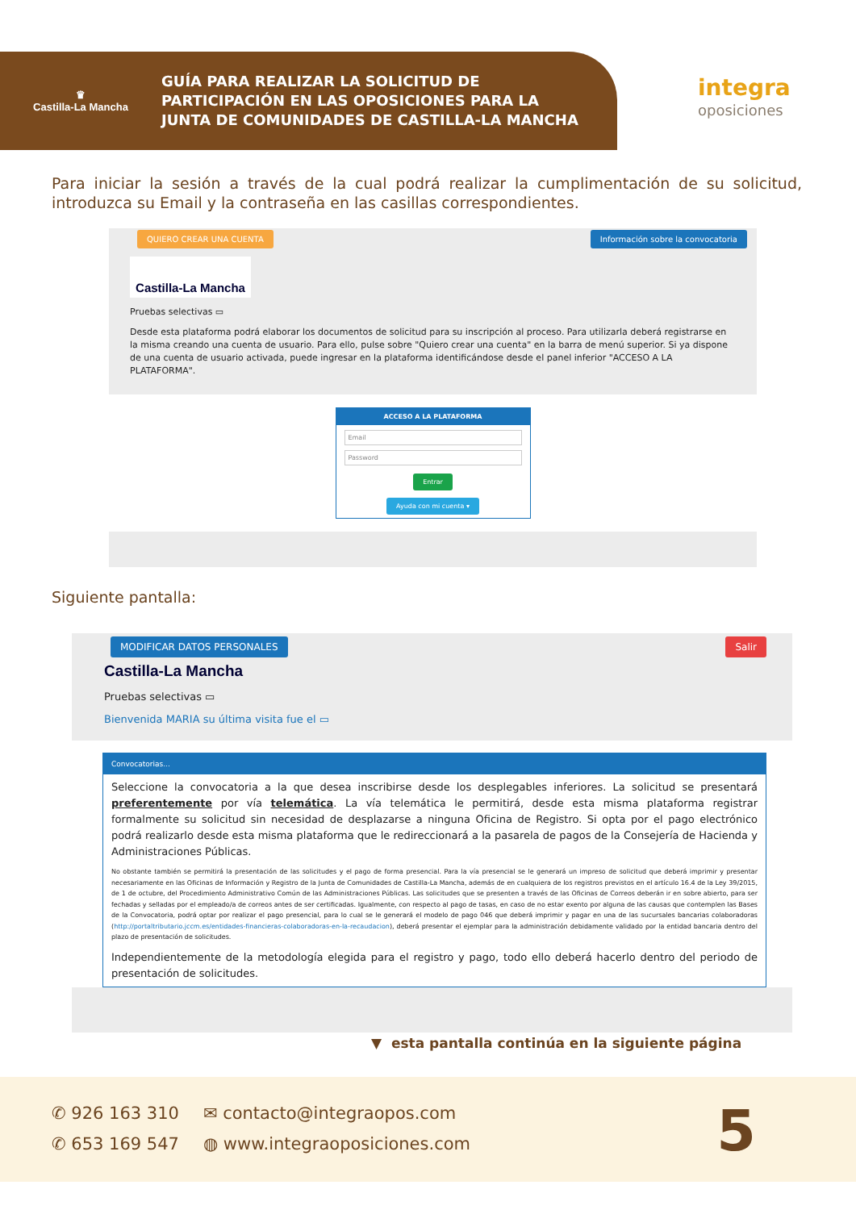♛
Castilla-La Mancha
GUÍA PARA REALIZAR LA SOLICITUD DE
PARTICIPACIÓN EN LAS OPOSICIONES PARA LA
JUNTA DE COMUNIDADES DE CASTILLA-LA MANCHA
integra
oposiciones
Para iniciar la sesión a través de la cual podrá realizar la cumplimentación de su solicitud, introduzca su Email y la contraseña en las casillas correspondientes.
QUIERO CREAR UNA CUENTA Información sobre la convocatoria
Castilla-La Mancha
Pruebas selectivas ▭
Desde esta plataforma podrá elaborar los documentos de solicitud para su inscripción al proceso. Para utilizarla deberá registrarse en la misma creando una cuenta de usuario. Para ello, pulse sobre "Quiero crear una cuenta" en la barra de menú superior. Si ya dispone de una cuenta de usuario activada, puede ingresar en la plataforma identificándose desde el panel inferior "ACCESO A LA PLATAFORMA".
ACCESO A LA PLATAFORMA
Email
Password
Entrar
Ayuda con mi cuenta ▾
Siguiente pantalla:
MODIFICAR DATOS PERSONALES Salir
Castilla-La Mancha
Pruebas selectivas ▭
Bienvenida MARIA su última visita fue el ▭
Convocatorias...
Seleccione la convocatoria a la que desea inscribirse desde los desplegables inferiores. La solicitud se presentará preferentemente por vía telemática. La vía telemática le permitirá, desde esta misma plataforma registrar formalmente su solicitud sin necesidad de desplazarse a ninguna Oficina de Registro. Si opta por el pago electrónico podrá realizarlo desde esta misma plataforma que le redireccionará a la pasarela de pagos de la Consejería de Hacienda y Administraciones Públicas.
No obstante también se permitirá la presentación de las solicitudes y el pago de forma presencial. Para la vía presencial se le generará un impreso de solicitud que deberá imprimir y presentar necesariamente en las Oficinas de Información y Registro de la Junta de Comunidades de Castilla-La Mancha, además de en cualquiera de los registros previstos en el artículo 16.4 de la Ley 39/2015, de 1 de octubre, del Procedimiento Administrativo Común de las Administraciones Públicas. Las solicitudes que se presenten a través de las Oficinas de Correos deberán ir en sobre abierto, para ser fechadas y selladas por el empleado/a de correos antes de ser certificadas. Igualmente, con respecto al pago de tasas, en caso de no estar exento por alguna de las causas que contemplen las Bases de la Convocatoria, podrá optar por realizar el pago presencial, para lo cual se le generará el modelo de pago 046 que deberá imprimir y pagar en una de las sucursales bancarias colaboradoras (http://portaltributario.jccm.es/entidades-financieras-colaboradoras-en-la-recaudacion), deberá presentar el ejemplar para la administración debidamente validado por la entidad bancaria dentro del plazo de presentación de solicitudes.
Independientemente de la metodología elegida para el registro y pago, todo ello deberá hacerlo dentro del periodo de presentación de solicitudes.
▼ esta pantalla continúa en la siguiente página
✆ 926 163 310
✆ 653 169 547
✉ contacto@integraopos.com
◍ www.integraoposiciones.com
5